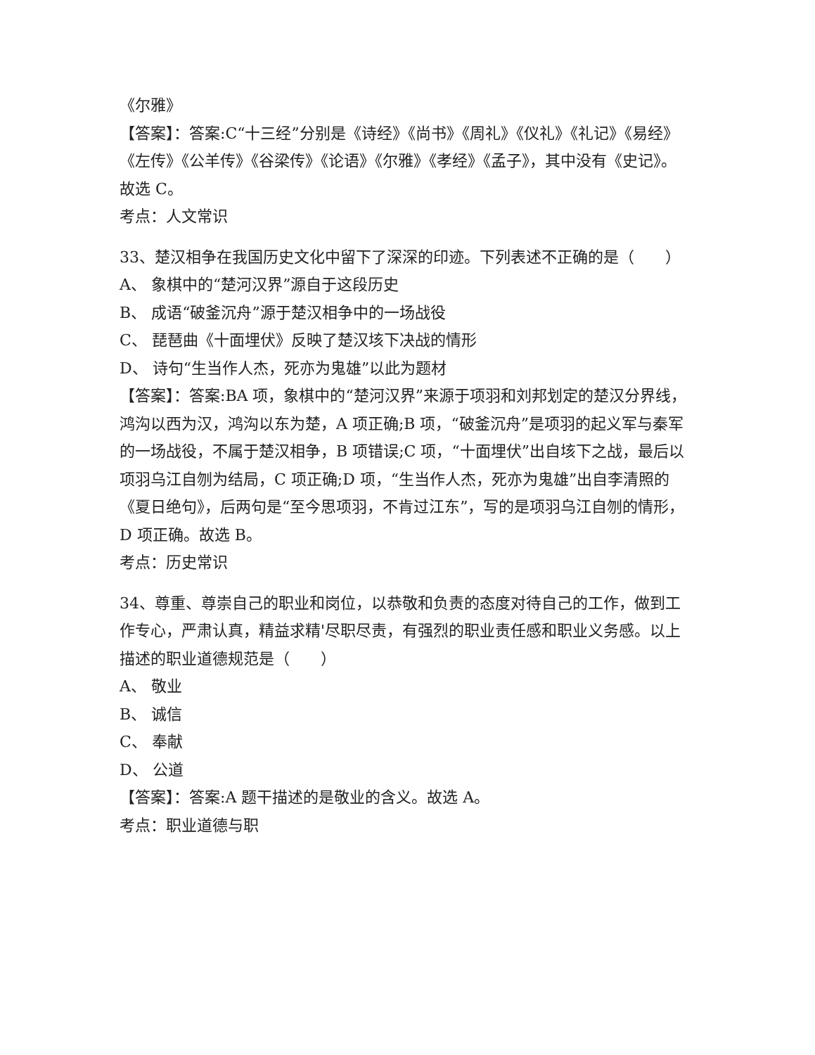《尔雅》
【答案】：答案:C“十三经”分别是《诗经》《尚书》《周礼》《仪礼》《礼记》《易经》《左传》《公羊传》《谷梁传》《论语》《尔雅》《孝经》《孟子》，其中没有《史记》。故选 C。
考点：人文常识
33、楚汉相争在我国历史文化中留下了深深的印迹。下列表述不正确的是（　　）
A、 象棋中的“楚河汉界”源自于这段历史
B、 成语“破釜沉舟”源于楚汉相争中的一场战役
C、 琵琶曲《十面埋伏》反映了楚汉垓下决战的情形
D、 诗句“生当作人杰，死亦为鬼雄”以此为题材
【答案】：答案:BA 项，象棋中的“楚河汉界”来源于项羽和刘邦划定的楚汉分界线，鸿沟以西为汉，鸿沟以东为楚，A 项正确;B 项，“破釜沉舟”是项羽的起义军与秦军的一场战役，不属于楚汉相争，B 项错误;C 项，“十面埋伏”出自垓下之战，最后以项羽乌江自刎为结局，C 项正确;D 项，“生当作人杰，死亦为鬼雄”出自李清照的《夏日绝句》，后两句是“至今思项羽，不肯过江东”，写的是项羽乌江自刎的情形，D 项正确。故选 B。
考点：历史常识
34、尊重、尊崇自己的职业和岗位，以恭敬和负责的态度对待自己的工作，做到工作专心，严肃认真，精益求精'尽职尽责，有强烈的职业责任感和职业义务感。以上描述的职业道德规范是（　　）
A、 敬业
B、 诚信
C、 奉献
D、 公道
【答案】：答案:A 题干描述的是敬业的含义。故选 A。
考点：职业道德与职